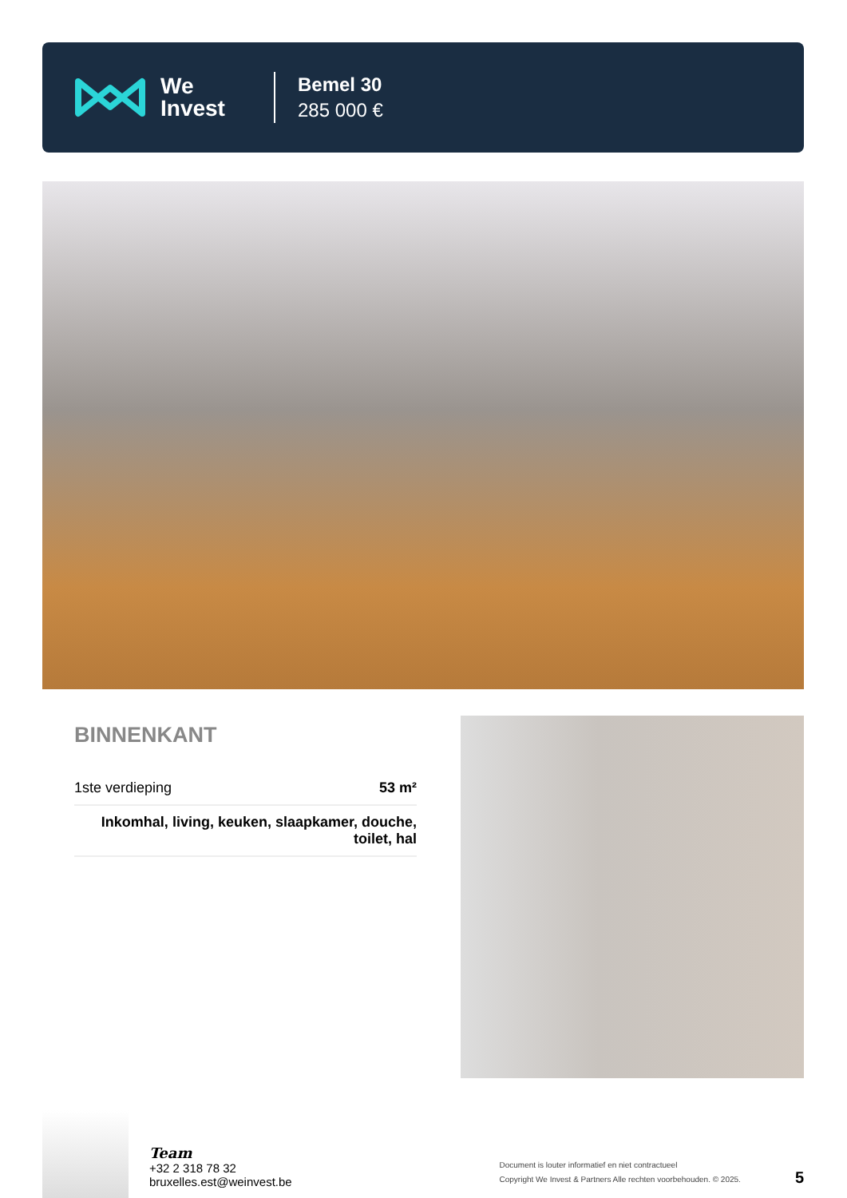We
Invest
Bemel 30
285 000 €
BINNENKANT
| 1ste verdieping | 53 m² |
| Inkomhal, living, keuken, slaapkamer, douche, toilet, hal | |
Team
+32 2 318 78 32
bruxelles.est@weinvest.be
Document is louter informatief en niet contractueel
Copyright We Invest & Partners Alle rechten voorbehouden. © 2025.
5